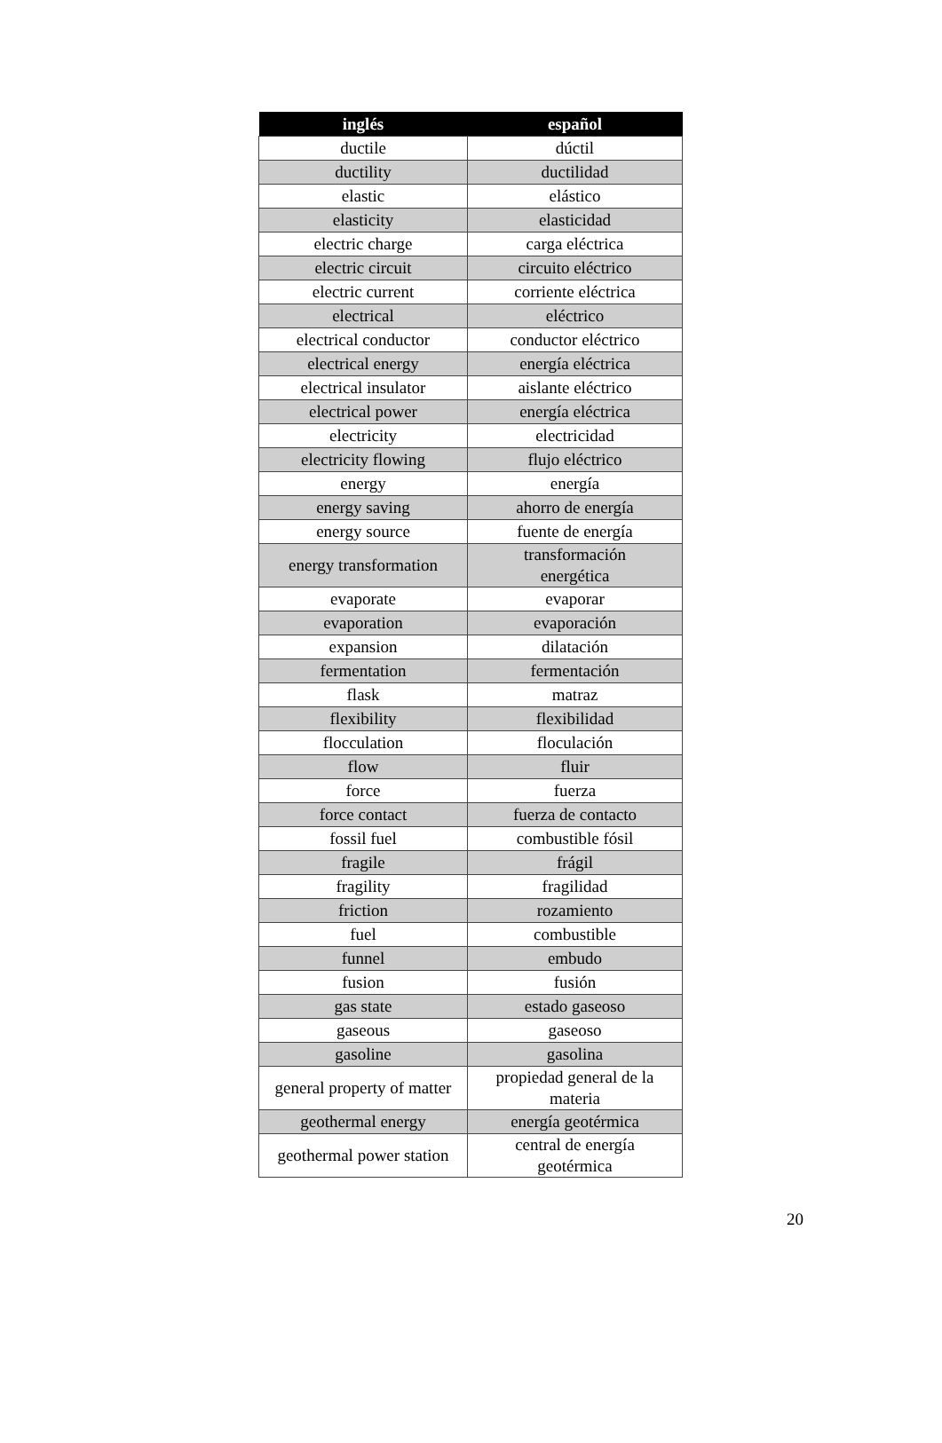| inglés | español |
| --- | --- |
| ductile | dúctil |
| ductility | ductilidad |
| elastic | elástico |
| elasticity | elasticidad |
| electric charge | carga eléctrica |
| electric circuit | circuito eléctrico |
| electric current | corriente eléctrica |
| electrical | eléctrico |
| electrical conductor | conductor eléctrico |
| electrical energy | energía eléctrica |
| electrical insulator | aislante eléctrico |
| electrical power | energía eléctrica |
| electricity | electricidad |
| electricity flowing | flujo eléctrico |
| energy | energía |
| energy saving | ahorro de energía |
| energy source | fuente de energía |
| energy transformation | transformación energética |
| evaporate | evaporar |
| evaporation | evaporación |
| expansion | dilatación |
| fermentation | fermentación |
| flask | matraz |
| flexibility | flexibilidad |
| flocculation | floculación |
| flow | fluir |
| force | fuerza |
| force contact | fuerza de contacto |
| fossil fuel | combustible fósil |
| fragile | frágil |
| fragility | fragilidad |
| friction | rozamiento |
| fuel | combustible |
| funnel | embudo |
| fusion | fusión |
| gas state | estado gaseoso |
| gaseous | gaseoso |
| gasoline | gasolina |
| general property of matter | propiedad general de la materia |
| geothermal energy | energía geotérmica |
| geothermal power station | central de energía geotérmica |
20